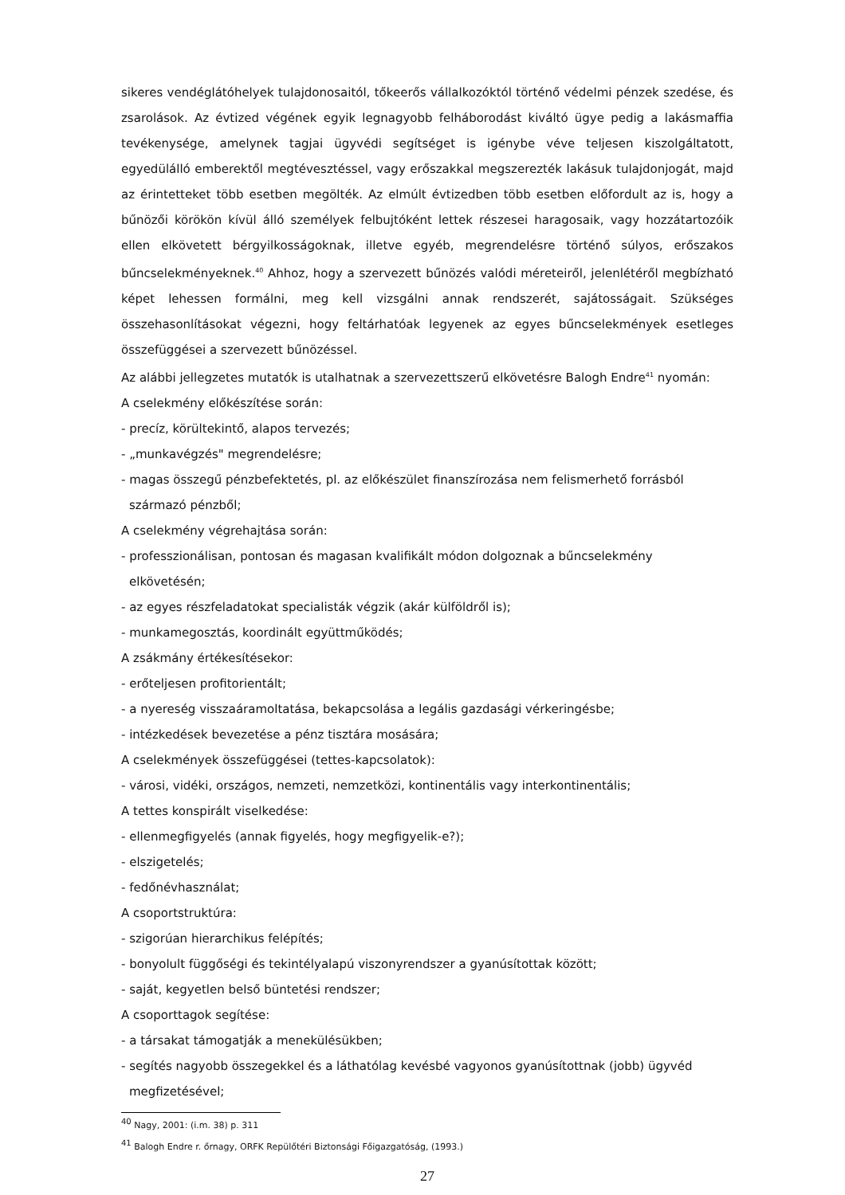sikeres vendéglátóhelyek tulajdonosaitól, tőkeerős vállalkozóktól történő védelmi pénzek szedése, és zsarolások. Az évtized végének egyik legnagyobb felháborodást kiváltó ügye pedig a lakásmaffia tevékenysége, amelynek tagjai ügyvédi segítséget is igénybe véve teljesen kiszolgáltatott, egyedülálló emberektől megtévesztéssel, vagy erőszakkal megszerezték lakásuk tulajdonjogát, majd az érintetteket több esetben megölték. Az elmúlt évtizedben több esetben előfordult az is, hogy a bűnözői körökön kívül álló személyek felbujtóként lettek részesei haragosaik, vagy hozzátartozóik ellen elkövetett bérgyilkosságoknak, illetve egyéb, megrendelésre történő súlyos, erőszakos bűncselekményeknek.<sup>40</sup> Ahhoz, hogy a szervezett bűnözés valódi méreteiről, jelenlétéről megbízható képet lehessen formálni, meg kell vizsgálni annak rendszerét, sajátosságait. Szükséges összehasonlításokat végezni, hogy feltárhatóak legyenek az egyes bűncselekmények esetleges összefüggései a szervezett bűnözéssel.
Az alábbi jellegzetes mutatók is utalhatnak a szervezettszerű elkövetésre Balogh Endre<sup>41</sup> nyomán:
A cselekmény előkészítése során:
- precíz, körültekintő, alapos tervezés;
- „munkavégzés" megrendelésre;
- magas összegű pénzbefektetés, pl. az előkészület finanszírozása nem felismerhető forrásból
származó pénzből;
A cselekmény végrehajtása során:
- professzionálisan, pontosan és magasan kvalifikált módon dolgoznak a bűncselekmény
elkövetésén;
- az egyes részfeladatokat specialisták végzik (akár külföldről is);
- munkamegosztás, koordinált együttműködés;
A zsákmány értékesítésekor:
- erőteljesen profitorientált;
- a nyereség visszaáramoltatása, bekapcsolása a legális gazdasági vérkeringésbe;
- intézkedések bevezetése a pénz tisztára mosására;
A cselekmények összefüggései (tettes-kapcsolatok):
- városi, vidéki, országos, nemzeti, nemzetközi, kontinentális vagy interkontinentális;
A tettes konspirált viselkedése:
- ellenmegfigyelés (annak figyelés, hogy megfigyelik-e?);
- elszigetelés;
- fedőnévhasználat;
A csoportstruktúra:
- szigorúan hierarchikus felépítés;
- bonyolult függőségi és tekintélyalapú viszonyrendszer a gyanúsítottak között;
- saját, kegyetlen belső büntetési rendszer;
A csoporttagok segítése:
- a társakat támogatják a menekülésükben;
- segítés nagyobb összegekkel és a láthatólag kevésbé vagyonos gyanúsítottnak (jobb) ügyvéd
megfizetésével;
<sup>40</sup> Nagy, 2001: (i.m. 38) p. 311
<sup>41</sup> Balogh Endre r. őrnagy, ORFK Repülőtéri Biztonsági Főigazgatóság, (1993.)
27